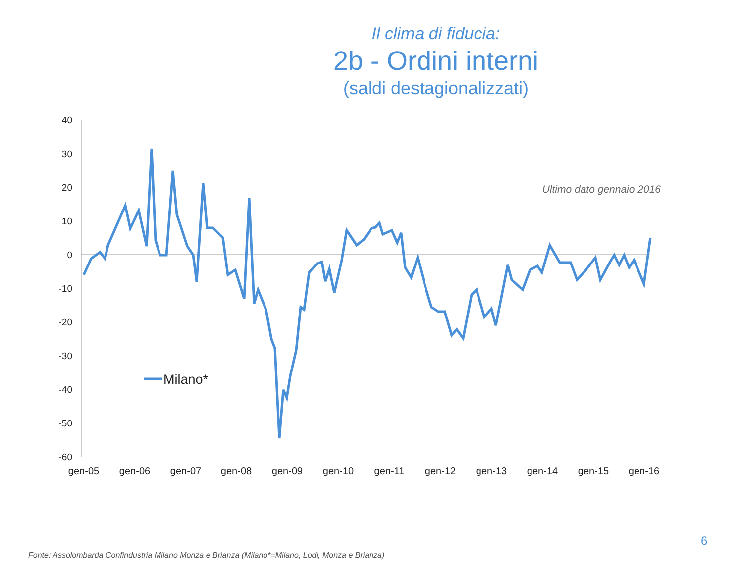Il clima di fiducia:
2b - Ordini interni
(saldi destagionalizzati)
40
30
20
10
0
-10
-20
-30
-40
-50
-60
gen-05
gen-06
gen-07
gen-08
gen-09
gen-10
gen-11
gen-12
gen-13
gen-14
gen-15
gen-16
Milano*
Ultimo dato gennaio 2016
6
Fonte: Assolombarda Confindustria Milano Monza e Brianza (Milano*=Milano, Lodi, Monza e Brianza)